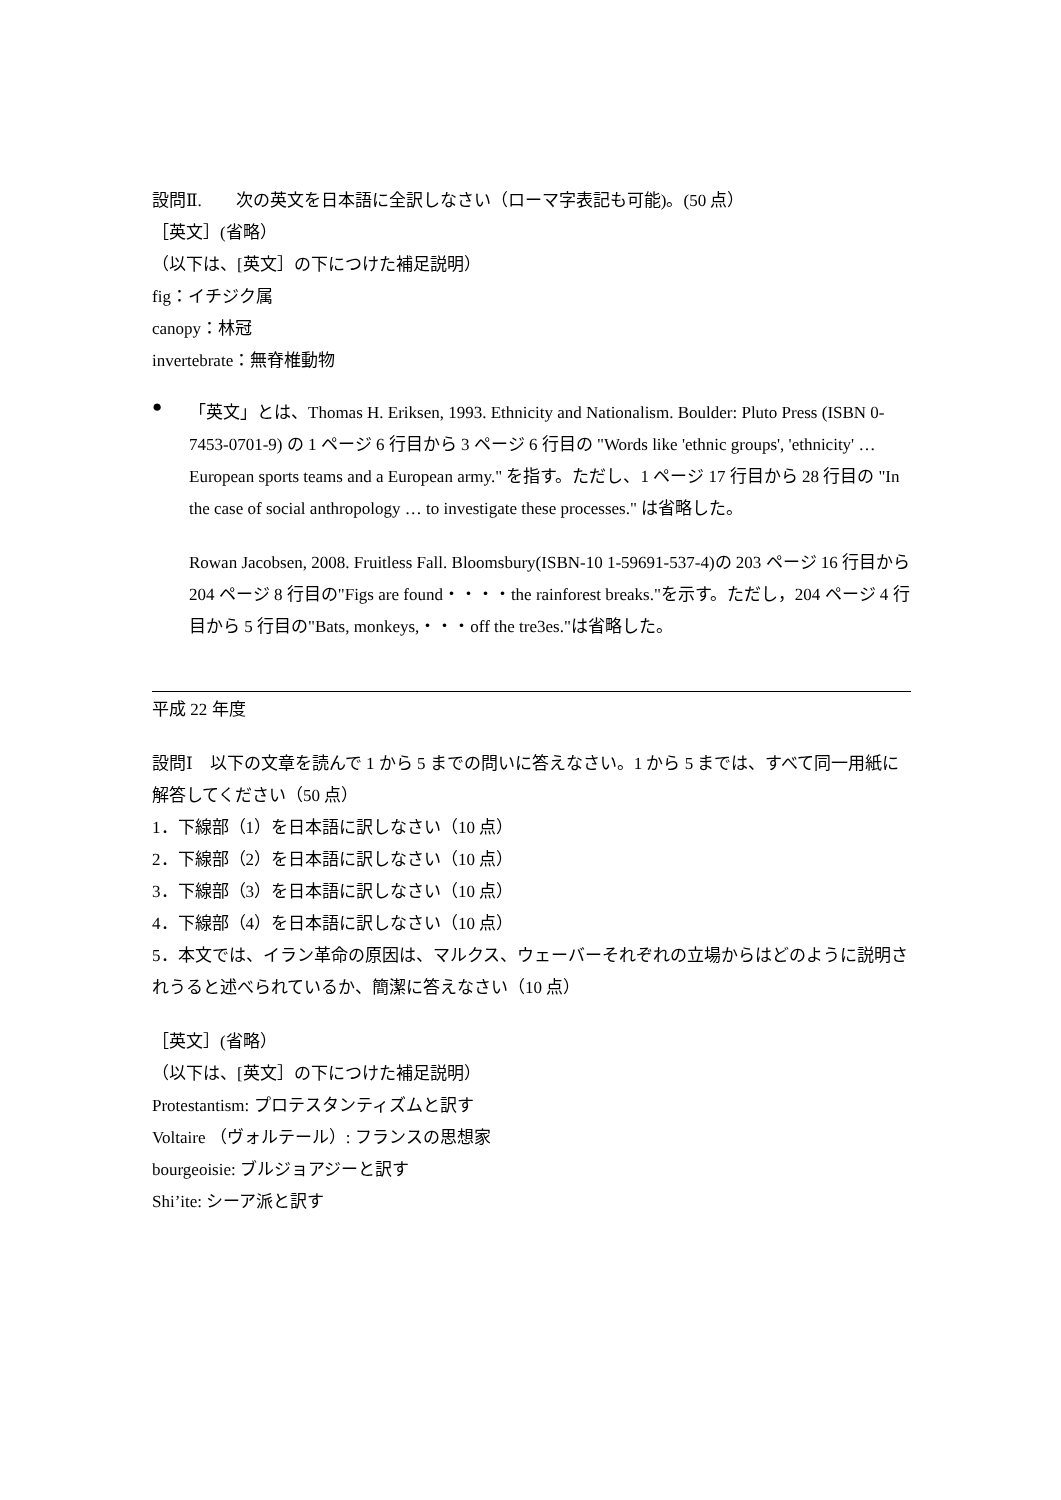設問Ⅱ.　　次の英文を日本語に全訳しなさい（ローマ字表記も可能)。(50 点）
［英文］(省略）
（以下は、[英文］の下につけた補足説明）
fig：イチジク属
canopy：林冠
invertebrate：無脊椎動物
●
「英文」とは、Thomas H. Eriksen, 1993. Ethnicity and Nationalism. Boulder: Pluto Press (ISBN 0-7453-0701-9) の 1 ページ 6 行目から 3 ページ 6 行目の "Words like 'ethnic groups', 'ethnicity' … European sports teams and a European army." を指す。ただし、1 ページ 17 行目から 28 行目の "In the case of social anthropology … to investigate these processes." は省略した。
Rowan Jacobsen, 2008. Fruitless Fall. Bloomsbury(ISBN-10 1-59691-537-4)の 203 ページ 16 行目から 204 ページ 8 行目の"Figs are found・・・・the rainforest breaks."を示す。ただし，204 ページ 4 行目から 5 行目の"Bats, monkeys,・・・off the tre3es."は省略した。
平成 22 年度
設問Ⅰ　以下の文章を読んで 1 から 5 までの問いに答えなさい。1 から 5 までは、すべて同一用紙に解答してください（50 点）
1．下線部（1）を日本語に訳しなさい（10 点）
2．下線部（2）を日本語に訳しなさい（10 点）
3．下線部（3）を日本語に訳しなさい（10 点）
4．下線部（4）を日本語に訳しなさい（10 点）
5．本文では、イラン革命の原因は、マルクス、ウェーバーそれぞれの立場からはどのように説明されうると述べられているか、簡潔に答えなさい（10 点）
［英文］(省略）
（以下は、[英文］の下につけた補足説明）
Protestantism: プロテスタンティズムと訳す
Voltaire （ヴォルテール）: フランスの思想家
bourgeoisie: ブルジョアジーと訳す
Shi’ite: シーア派と訳す